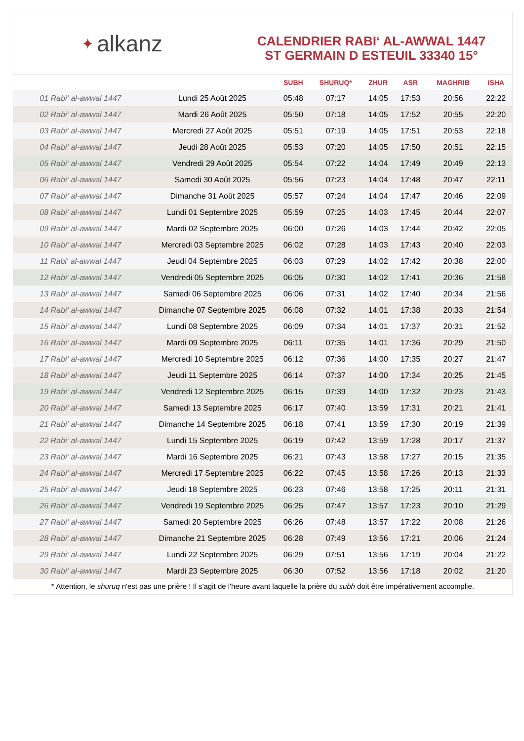✦ alkanz
CALENDRIER RABI‘ AL-AWWAL 1447
ST GERMAIN D ESTEUIL 33340 15°
| | | SUBH | SHURUQ* | ZHUR | ASR | MAGHRIB | ISHA |
| --- | --- | --- | --- | --- | --- | --- | --- |
| 01 Rabi‘ al-awwal 1447 | Lundi 25 Août 2025 | 05:48 | 07:17 | 14:05 | 17:53 | 20:56 | 22:22 |
| 02 Rabi‘ al-awwal 1447 | Mardi 26 Août 2025 | 05:50 | 07:18 | 14:05 | 17:52 | 20:55 | 22:20 |
| 03 Rabi‘ al-awwal 1447 | Mercredi 27 Août 2025 | 05:51 | 07:19 | 14:05 | 17:51 | 20:53 | 22:18 |
| 04 Rabi‘ al-awwal 1447 | Jeudi 28 Août 2025 | 05:53 | 07:20 | 14:05 | 17:50 | 20:51 | 22:15 |
| 05 Rabi‘ al-awwal 1447 | Vendredi 29 Août 2025 | 05:54 | 07:22 | 14:04 | 17:49 | 20:49 | 22:13 |
| 06 Rabi‘ al-awwal 1447 | Samedi 30 Août 2025 | 05:56 | 07:23 | 14:04 | 17:48 | 20:47 | 22:11 |
| 07 Rabi‘ al-awwal 1447 | Dimanche 31 Août 2025 | 05:57 | 07:24 | 14:04 | 17:47 | 20:46 | 22:09 |
| 08 Rabi‘ al-awwal 1447 | Lundi 01 Septembre 2025 | 05:59 | 07:25 | 14:03 | 17:45 | 20:44 | 22:07 |
| 09 Rabi‘ al-awwal 1447 | Mardi 02 Septembre 2025 | 06:00 | 07:26 | 14:03 | 17:44 | 20:42 | 22:05 |
| 10 Rabi‘ al-awwal 1447 | Mercredi 03 Septembre 2025 | 06:02 | 07:28 | 14:03 | 17:43 | 20:40 | 22:03 |
| 11 Rabi‘ al-awwal 1447 | Jeudi 04 Septembre 2025 | 06:03 | 07:29 | 14:02 | 17:42 | 20:38 | 22:00 |
| 12 Rabi‘ al-awwal 1447 | Vendredi 05 Septembre 2025 | 06:05 | 07:30 | 14:02 | 17:41 | 20:36 | 21:58 |
| 13 Rabi‘ al-awwal 1447 | Samedi 06 Septembre 2025 | 06:06 | 07:31 | 14:02 | 17:40 | 20:34 | 21:56 |
| 14 Rabi‘ al-awwal 1447 | Dimanche 07 Septembre 2025 | 06:08 | 07:32 | 14:01 | 17:38 | 20:33 | 21:54 |
| 15 Rabi‘ al-awwal 1447 | Lundi 08 Septembre 2025 | 06:09 | 07:34 | 14:01 | 17:37 | 20:31 | 21:52 |
| 16 Rabi‘ al-awwal 1447 | Mardi 09 Septembre 2025 | 06:11 | 07:35 | 14:01 | 17:36 | 20:29 | 21:50 |
| 17 Rabi‘ al-awwal 1447 | Mercredi 10 Septembre 2025 | 06:12 | 07:36 | 14:00 | 17:35 | 20:27 | 21:47 |
| 18 Rabi‘ al-awwal 1447 | Jeudi 11 Septembre 2025 | 06:14 | 07:37 | 14:00 | 17:34 | 20:25 | 21:45 |
| 19 Rabi‘ al-awwal 1447 | Vendredi 12 Septembre 2025 | 06:15 | 07:39 | 14:00 | 17:32 | 20:23 | 21:43 |
| 20 Rabi‘ al-awwal 1447 | Samedi 13 Septembre 2025 | 06:17 | 07:40 | 13:59 | 17:31 | 20:21 | 21:41 |
| 21 Rabi‘ al-awwal 1447 | Dimanche 14 Septembre 2025 | 06:18 | 07:41 | 13:59 | 17:30 | 20:19 | 21:39 |
| 22 Rabi‘ al-awwal 1447 | Lundi 15 Septembre 2025 | 06:19 | 07:42 | 13:59 | 17:28 | 20:17 | 21:37 |
| 23 Rabi‘ al-awwal 1447 | Mardi 16 Septembre 2025 | 06:21 | 07:43 | 13:58 | 17:27 | 20:15 | 21:35 |
| 24 Rabi‘ al-awwal 1447 | Mercredi 17 Septembre 2025 | 06:22 | 07:45 | 13:58 | 17:26 | 20:13 | 21:33 |
| 25 Rabi‘ al-awwal 1447 | Jeudi 18 Septembre 2025 | 06:23 | 07:46 | 13:58 | 17:25 | 20:11 | 21:31 |
| 26 Rabi‘ al-awwal 1447 | Vendredi 19 Septembre 2025 | 06:25 | 07:47 | 13:57 | 17:23 | 20:10 | 21:29 |
| 27 Rabi‘ al-awwal 1447 | Samedi 20 Septembre 2025 | 06:26 | 07:48 | 13:57 | 17:22 | 20:08 | 21:26 |
| 28 Rabi‘ al-awwal 1447 | Dimanche 21 Septembre 2025 | 06:28 | 07:49 | 13:56 | 17:21 | 20:06 | 21:24 |
| 29 Rabi‘ al-awwal 1447 | Lundi 22 Septembre 2025 | 06:29 | 07:51 | 13:56 | 17:19 | 20:04 | 21:22 |
| 30 Rabi‘ al-awwal 1447 | Mardi 23 Septembre 2025 | 06:30 | 07:52 | 13:56 | 17:18 | 20:02 | 21:20 |
* Attention, le shuruq n'est pas une prière ! Il s'agit de l'heure avant laquelle la prière du subh doit être impérativement accomplie.